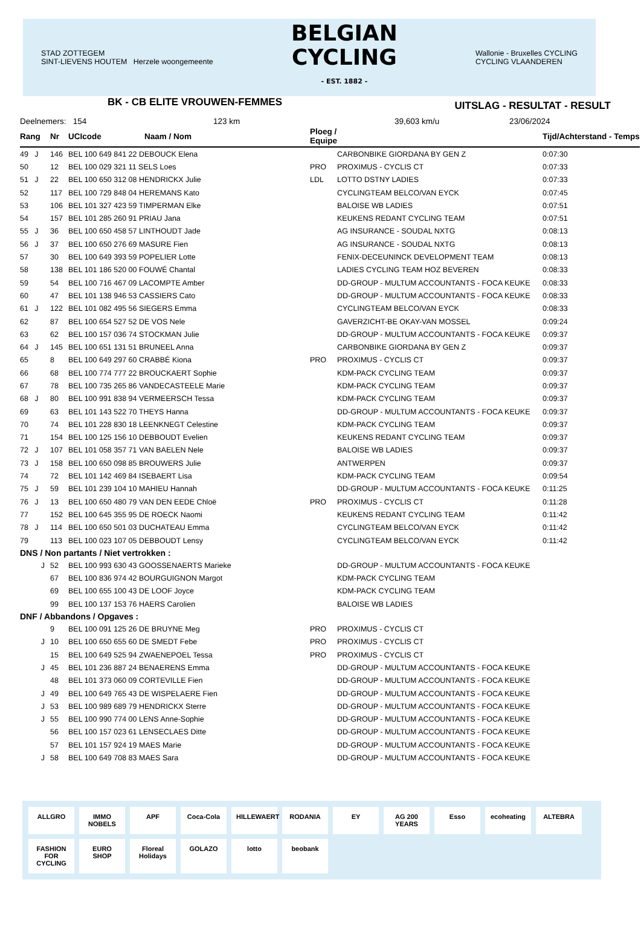STAD ZOTTEGEM
SINT-LIEVENS HOUTEM Herzele woongemeente
BELGIAN
CYCLING
- EST. 1882 -
Wallonie - Bruxelles CYCLING
CYCLING VLAANDEREN
BK - CB ELITE VROUWEN-FEMMES
UITSLAG - RESULTAT - RESULT
Deelnemers: 154 123 km 39,603 km/u 23/06/2024
| Rang | Nr | UCIcode Naam / Nom | Ploeg / Equipe | | Tijd/Achterstand - Temps |
| --- | --- | --- | --- | --- | --- |
| 49 J | 146 | BEL 100 649 841 22 DEBOUCK Elena | | CARBONBIKE GIORDANA BY GEN Z | 0:07:30 |
| 50 | 12 | BEL 100 029 321 11 SELS Loes | PRO | PROXIMUS - CYCLIS CT | 0:07:33 |
| 51 J | 22 | BEL 100 650 312 08 HENDRICKX Julie | LDL | LOTTO DSTNY LADIES | 0:07:33 |
| 52 | 117 | BEL 100 729 848 04 HEREMANS Kato | | CYCLINGTEAM BELCO/VAN EYCK | 0:07:45 |
| 53 | 106 | BEL 101 327 423 59 TIMPERMAN Elke | | BALOISE WB LADIES | 0:07:51 |
| 54 | 157 | BEL 101 285 260 91 PRIAU Jana | | KEUKENS REDANT CYCLING TEAM | 0:07:51 |
| 55 J | 36 | BEL 100 650 458 57 LINTHOUDT Jade | | AG INSURANCE - SOUDAL NXTG | 0:08:13 |
| 56 J | 37 | BEL 100 650 276 69 MASURE Fien | | AG INSURANCE - SOUDAL NXTG | 0:08:13 |
| 57 | 30 | BEL 100 649 393 59 POPELIER Lotte | | FENIX-DECEUNINCK DEVELOPMENT TEAM | 0:08:13 |
| 58 | 138 | BEL 101 186 520 00 FOUWÉ Chantal | | LADIES CYCLING TEAM HOZ BEVEREN | 0:08:33 |
| 59 | 54 | BEL 100 716 467 09 LACOMPTE Amber | | DD-GROUP - MULTUM ACCOUNTANTS - FOCA KEUKE | 0:08:33 |
| 60 | 47 | BEL 101 138 946 53 CASSIERS Cato | | DD-GROUP - MULTUM ACCOUNTANTS - FOCA KEUKE | 0:08:33 |
| 61 J | 122 | BEL 101 082 495 56 SIEGERS Emma | | CYCLINGTEAM BELCO/VAN EYCK | 0:08:33 |
| 62 | 87 | BEL 100 654 527 52 DE VOS Nele | | GAVERZICHT-BE OKAY-VAN MOSSEL | 0:09:24 |
| 63 | 62 | BEL 100 157 036 74 STOCKMAN Julie | | DD-GROUP - MULTUM ACCOUNTANTS - FOCA KEUKE | 0:09:37 |
| 64 J | 145 | BEL 100 651 131 51 BRUNEEL Anna | | CARBONBIKE GIORDANA BY GEN Z | 0:09:37 |
| 65 | 8 | BEL 100 649 297 60 CRABBÉ Kiona | PRO | PROXIMUS - CYCLIS CT | 0:09:37 |
| 66 | 68 | BEL 100 774 777 22 BROUCKAERT Sophie | | KDM-PACK CYCLING TEAM | 0:09:37 |
| 67 | 78 | BEL 100 735 265 86 VANDECASTEELE Marie | | KDM-PACK CYCLING TEAM | 0:09:37 |
| 68 J | 80 | BEL 100 991 838 94 VERMEERSCH Tessa | | KDM-PACK CYCLING TEAM | 0:09:37 |
| 69 | 63 | BEL 101 143 522 70 THEYS Hanna | | DD-GROUP - MULTUM ACCOUNTANTS - FOCA KEUKE | 0:09:37 |
| 70 | 74 | BEL 101 228 830 18 LEENKNEGT Celestine | | KDM-PACK CYCLING TEAM | 0:09:37 |
| 71 | 154 | BEL 100 125 156 10 DEBBOUDT Evelien | | KEUKENS REDANT CYCLING TEAM | 0:09:37 |
| 72 J | 107 | BEL 101 058 357 71 VAN BAELEN Nele | | BALOISE WB LADIES | 0:09:37 |
| 73 J | 158 | BEL 100 650 098 85 BROUWERS Julie | | ANTWERPEN | 0:09:37 |
| 74 | 72 | BEL 101 142 469 84 ISEBAERT Lisa | | KDM-PACK CYCLING TEAM | 0:09:54 |
| 75 J | 59 | BEL 101 239 104 10 MAHIEU Hannah | | DD-GROUP - MULTUM ACCOUNTANTS - FOCA KEUKE | 0:11:25 |
| 76 J | 13 | BEL 100 650 480 79 VAN DEN EEDE Chloë | PRO | PROXIMUS - CYCLIS CT | 0:11:28 |
| 77 | 152 | BEL 100 645 355 95 DE ROECK Naomi | | KEUKENS REDANT CYCLING TEAM | 0:11:42 |
| 78 J | 114 | BEL 100 650 501 03 DUCHATEAU Emma | | CYCLINGTEAM BELCO/VAN EYCK | 0:11:42 |
| 79 | 113 | BEL 100 023 107 05 DEBBOUDT Lensy | | CYCLINGTEAM BELCO/VAN EYCK | 0:11:42 |
| DNS / Non partants / Niet vertrokken : | | | | | |
| J | 52 | BEL 100 993 630 43 GOOSSENAERTS Marieke | | DD-GROUP - MULTUM ACCOUNTANTS - FOCA KEUKE | |
| | 67 | BEL 100 836 974 42 BOURGUIGNON Margot | | KDM-PACK CYCLING TEAM | |
| | 69 | BEL 100 655 100 43 DE LOOF Joyce | | KDM-PACK CYCLING TEAM | |
| | 99 | BEL 100 137 153 76 HAERS Carolien | | BALOISE WB LADIES | |
| DNF / Abbandons / Opgaves : | | | | | |
| | 9 | BEL 100 091 125 26 DE BRUYNE Meg | PRO | PROXIMUS - CYCLIS CT | |
| J | 10 | BEL 100 650 655 60 DE SMEDT Febe | PRO | PROXIMUS - CYCLIS CT | |
| | 15 | BEL 100 649 525 94 ZWAENEPOEL Tessa | PRO | PROXIMUS - CYCLIS CT | |
| J | 45 | BEL 101 236 887 24 BENAERENS Emma | | DD-GROUP - MULTUM ACCOUNTANTS - FOCA KEUKE | |
| | 48 | BEL 101 373 060 09 CORTEVILLE Fien | | DD-GROUP - MULTUM ACCOUNTANTS - FOCA KEUKE | |
| J | 49 | BEL 100 649 765 43 DE WISPELAERE Fien | | DD-GROUP - MULTUM ACCOUNTANTS - FOCA KEUKE | |
| J | 53 | BEL 100 989 689 79 HENDRICKX Sterre | | DD-GROUP - MULTUM ACCOUNTANTS - FOCA KEUKE | |
| J | 55 | BEL 100 990 774 00 LENS Anne-Sophie | | DD-GROUP - MULTUM ACCOUNTANTS - FOCA KEUKE | |
| | 56 | BEL 100 157 023 61 LENSECLAES Ditte | | DD-GROUP - MULTUM ACCOUNTANTS - FOCA KEUKE | |
| | 57 | BEL 101 157 924 19 MAES Marie | | DD-GROUP - MULTUM ACCOUNTANTS - FOCA KEUKE | |
| J | 58 | BEL 100 649 708 83 MAES Sara | | DD-GROUP - MULTUM ACCOUNTANTS - FOCA KEUKE | |
ALLGRO IMMO NOBELS APF Coca-Cola HILLEWAERT RODANIA EY AG 200 YEARS Esso ecoheating ALTEBRA FASHION FOR CYCLING EURO SHOP Floreal Holidays GOLAZO lotto beobank